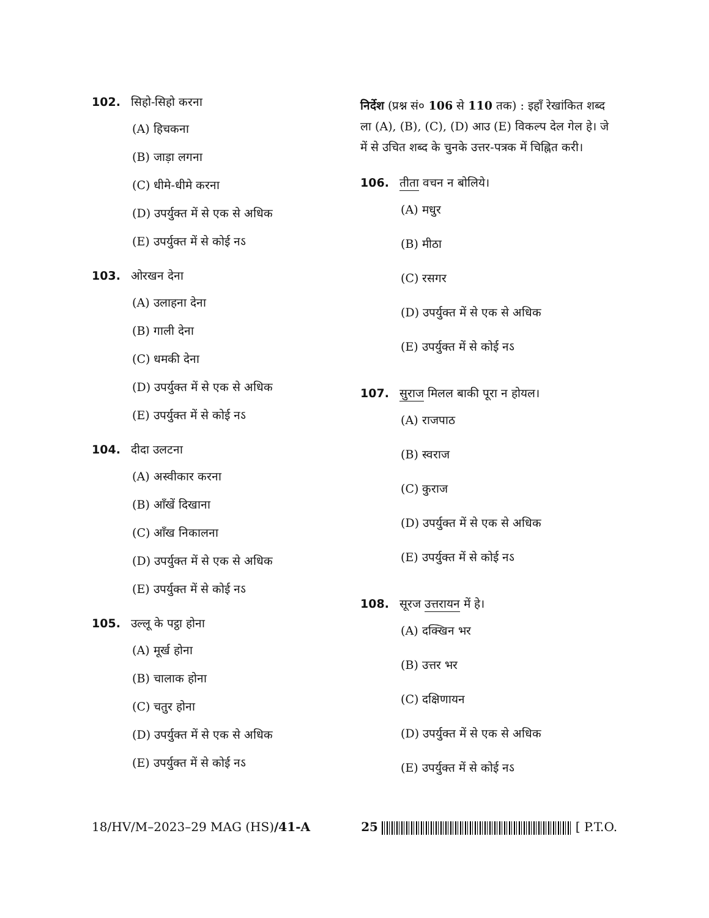102. सिहो-सिहो करना
(A) हिचकना
(B) जाड़ा लगना
(C) धीमे-धीमे करना
(D) उपर्युक्त में से एक से अधिक
(E) उपर्युक्त में से कोई नऽ
103. ओरखन देना
(A) उलाहना देना
(B) गाली देना
(C) धमकी देना
(D) उपर्युक्त में से एक से अधिक
(E) उपर्युक्त में से कोई नऽ
104. दीदा उलटना
(A) अस्वीकार करना
(B) आँखें दिखाना
(C) आँख निकालना
(D) उपर्युक्त में से एक से अधिक
(E) उपर्युक्त में से कोई नऽ
105. उल्लू के पट्ठा होना
(A) मूर्ख होना
(B) चालाक होना
(C) चतुर होना
(D) उपर्युक्त में से एक से अधिक
(E) उपर्युक्त में से कोई नऽ
निर्देश (प्रश्न सं० 106 से 110 तक) : इहाँ रेखांकित शब्द ला (A), (B), (C), (D) आउ (E) विकल्प देल गेल हे। जे में से उचित शब्द के चुनके उत्तर-पत्रक में चिह्नित करी।
106. तीता वचन न बोलिये।
(A) मधुर
(B) मीठा
(C) रसगर
(D) उपर्युक्त में से एक से अधिक
(E) उपर्युक्त में से कोई नऽ
107. सुराज मिलल बाकी पूरा न होयल।
(A) राजपाठ
(B) स्वराज
(C) कुराज
(D) उपर्युक्त में से एक से अधिक
(E) उपर्युक्त में से कोई नऽ
108. सूरज उत्तरायन में हे।
(A) दक्खिन भर
(B) उत्तर भर
(C) दक्षिणायन
(D) उपर्युक्त में से एक से अधिक
(E) उपर्युक्त में से कोई नऽ
18/HV/M–2023–29 MAG (HS)/41-A 25 [ P.T.O.